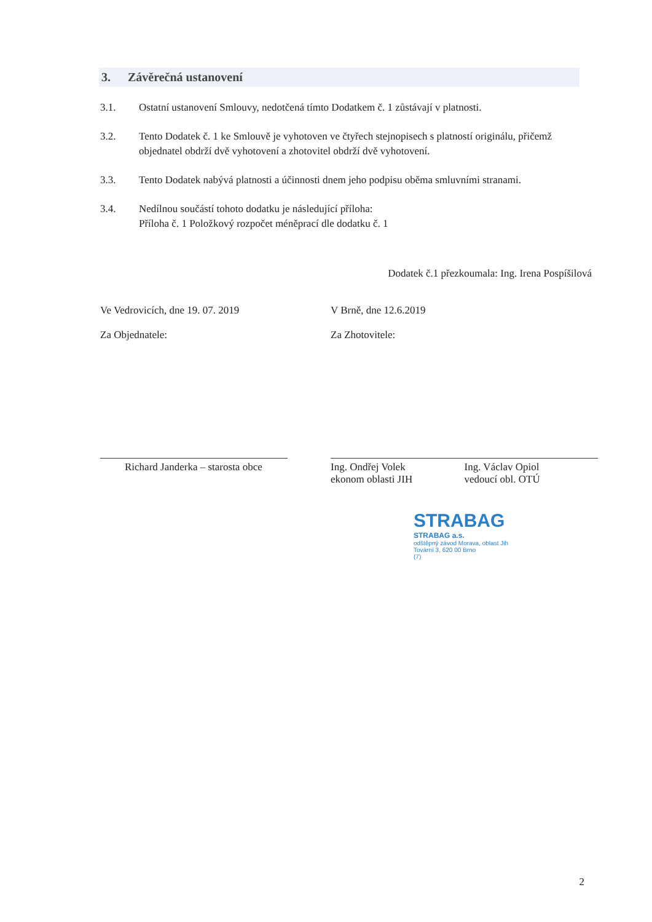3. Závěrečná ustanovení
3.1. Ostatní ustanovení Smlouvy, nedotčená tímto Dodatkem č. 1 zůstávají v platnosti.
3.2. Tento Dodatek č. 1 ke Smlouvě je vyhotoven ve čtyřech stejnopisech s platností originálu, přičemž objednatel obdrží dvě vyhotovení a zhotovitel obdrží dvě vyhotovení.
3.3. Tento Dodatek nabývá platnosti a účinnosti dnem jeho podpisu oběma smluvními stranami.
3.4. Nedílnou součástí tohoto dodatku je následující příloha:
Příloha č. 1 Položkový rozpočet méněprací dle dodatku č. 1
Dodatek č.1 přezkoumala: Ing. Irena Pospíšilová
Ve Vedrovicích, dne 19. 07. 2019
Za Objednatele:
Richard Janderka – starosta obce
V Brně, dne 12.6.2019
Za Zhotovitele:
Ing. Ondřej Volek
ekonom oblasti JIH
Ing. Václav Opiol
vedoucí obl. OTÚ
STRABAG
STRABAG a.s.
odštěpný závod Morava, oblast Jih
Tovární 3, 620 00 Brno
(7)
2